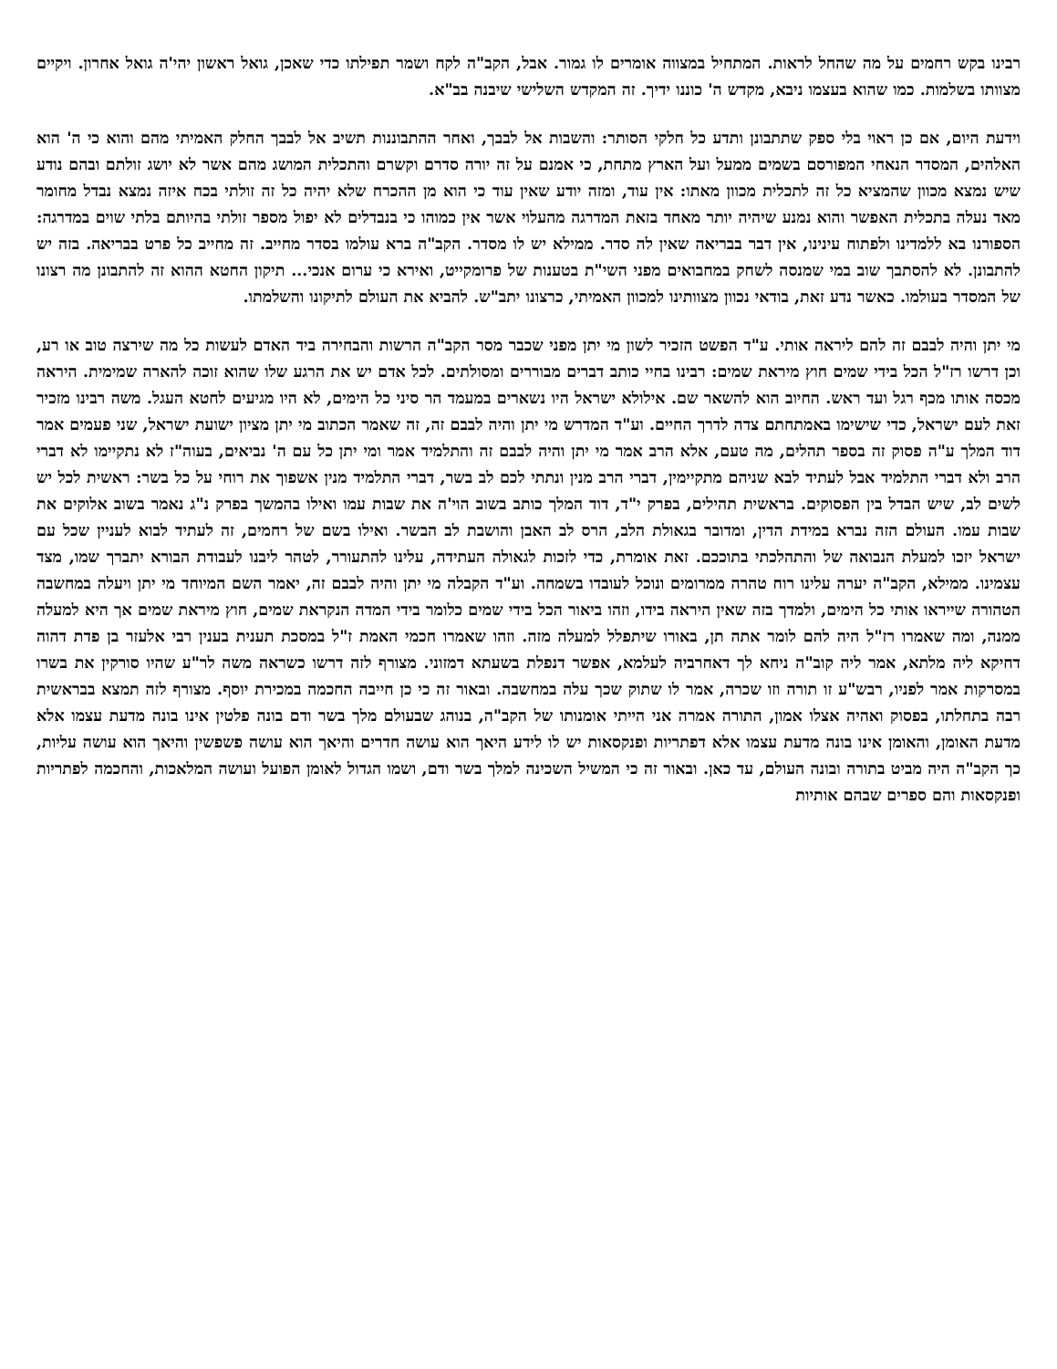רבינו בקש רחמים על מה שהחל לראות. המתחיל במצווה אומרים לו גמור. אבל, הקב"ה לקח ושמר תפילתו כדי שאכן, גואל ראשון יהי'ה גואל אחרון. ויקיים מצוותו בשלמות. כמו שהוא בעצמו ניבא, מקדש ה' כוננו ידיך. זה המקדש השלישי שיבנה בב"א.
וידעת היום, אם כן ראוי בלי ספק שתתבונן ותדע כל חלקי הסותר: והשבות אל לבבך, ואחר ההתבוננות תשיב אל לבבך החלק האמיתי מהם והוא כי ה' הוא האלהים, המסדר הנאחי המפורסם בשמים ממעל ועל הארץ מתחת, כי אמנם על זה יורה סדרם וקשרם והתכלית המושג מהם אשר לא יושג זולתם ובהם נודע שיש נמצא מכוון שהמציא כל זה לתכלית מכוון מאתו: אין עוד, ומזה יודע שאין עוד כי הוא מן ההכרח שלא יהיה כל זה זולתי בכח איזה נמצא נבדל מחומר מאד נעלה בתכלית האפשר והוא נמנע שיהיה יותר מאחד בזאת המדרגה מהעלוי אשר אין כמוהו כי בנבדלים לא יפול מספר זולתי בהיותם בלתי שוים במדרגה: הספורנו בא ללמדינו ולפתוח עינינו, אין דבר בבריאה שאין לה סדר. ממילא יש לו מסדר. הקב"ה ברא עולמו בסדר מחייב. זה מחייב כל פרט בבריאה. בזה יש להתבונן. לא להסתבך שוב במי שמנסה לשחק במחבואים מפני השי"ת בטענות של פרומקייט, ואירא כי ערום אנכי... תיקון החטא ההוא זה להתבונן מה רצונו של המסדר בעולמו. כאשר נדע זאת, בודאי נכוון מצוותינו למכוון האמיתי, כרצונו יתב"ש. להביא את העולם לתיקונו והשלמתו.
מי יתן והיה לבבם זה להם ליראה אותי. ע"ד הפשט הזכיר לשון מי יתן מפני שכבר מסר הקב"ה הרשות והבחירה ביד האדם לעשות כל מה שירצה טוב או רע, וכן דרשו רז"ל הכל בידי שמים חוץ מיראת שמים: רבינו בחיי כותב דברים מבוררים ומסולתים. לכל אדם יש את הרגע שלו שהוא זוכה להארה שמימית. היראה מכסה אותו מכף רגל ועד ראש. החיוב הוא להשאר שם. אילולא ישראל היו נשארים במעמד הר סיני כל הימים, לא היו מגיעים לחטא העגל. משה רבינו מזכיר זאת לעם ישראל, כדי שישימו באמתחתם צדה לדרך החיים. וע"ד המדרש מי יתן והיה לבבם זה, זה שאמר הכתוב מי יתן מציון ישועת ישראל, שני פעמים אמר דוד המלך ע"ה פסוק זה בספר תהלים, מה טעם, אלא הרב אמר מי יתן והיה לבבם זה והתלמיד אמר ומי יתן כל עם ה' נביאים, בעוה"ז לא נתקיימו לא דברי הרב ולא דברי התלמיד אבל לעתיד לבא שניהם מתקיימין, דברי הרב מנין ונתתי לכם לב בשר, דברי התלמיד מנין אשפוך את רוחי על כל בשר: ראשית לכל יש לשים לב, שיש הבדל בין הפסוקים. בראשית תהילים, בפרק י"ד, דוד המלך כותב בשוב הוי'ה את שבות עמו ואילו בהמשך בפרק נ"ג נאמר בשוב אלוקים את שבות עמו. העולם הזה נברא במידת הדין, ומדובר בגאולת הלב, הרס לב האבן והושבת לב הבשר. ואילו בשם של רחמים, זה לעתיד לבוא לעניין שכל עם ישראל יזכו למעלת הנבואה של והתהלכתי בתוככם. זאת אומרת, כדי לזכות לגאולה העתידה, עלינו להתעורר, לטהר ליבנו לעבודת הבורא יתברך שמו, מצד עצמינו. ממילא, הקב"ה יערה עלינו רוח טהרה ממרומים ונוכל לעובדו בשמחה. וע"ד הקבלה מי יתן והיה לבבם זה, יאמר השם המיוחד מי יתן ויעלה במחשבה הטהורה שייראו אותי כל הימים, ולמדך בזה שאין היראה בידו, וזהו ביאור הכל בידי שמים כלומר בידי המדה הנקראת שמים, חוץ מיראת שמים אך היא למעלה ממנה, ומה שאמרו רז"ל היה להם לומר אתה תן, באורו שיתפלל למעלה מזה. וזהו שאמרו חכמי האמת ז"ל במסכת תענית בענין רבי אלעזר בן פדת דהוה דחיקא ליה מלתא, אמר ליה קוב"ה ניחא לך דאחרביה לעלמא, אפשר דנפלת בשעתא דמזוני. מצורף לזה דרשו כשראה משה לר"ע שהיו סורקין את בשרו במסרקות אמר לפניו, רבש"ע זו תורה וזו שכרה, אמר לו שתוק שכך עלה במחשבה. ובאור זה כי כן חייבה החכמה במכירת יוסף. מצורף לזה תמצא בבראשית רבה בתחלתו, בפסוק ואהיה אצלו אמון, התורה אמרה אני הייתי אומנותו של הקב"ה, בנוהג שבעולם מלך בשר ודם בונה פלטין אינו בונה מדעת עצמו אלא מדעת האומן, והאומן אינו בונה מדעת עצמו אלא דפתריות ופנקסאות יש לו לידע היאך הוא עושה חדרים והיאך הוא עושה פשפשין והיאך הוא עושה עליות, כך הקב"ה היה מביט בתורה ובונה העולם, עד כאן. ובאור זה כי המשיל השכינה למלך בשר ודם, ושמו הגדול לאומן הפועל ועושה המלאכות, והחכמה לפתריות ופנקסאות והם ספרים שבהם אותיות